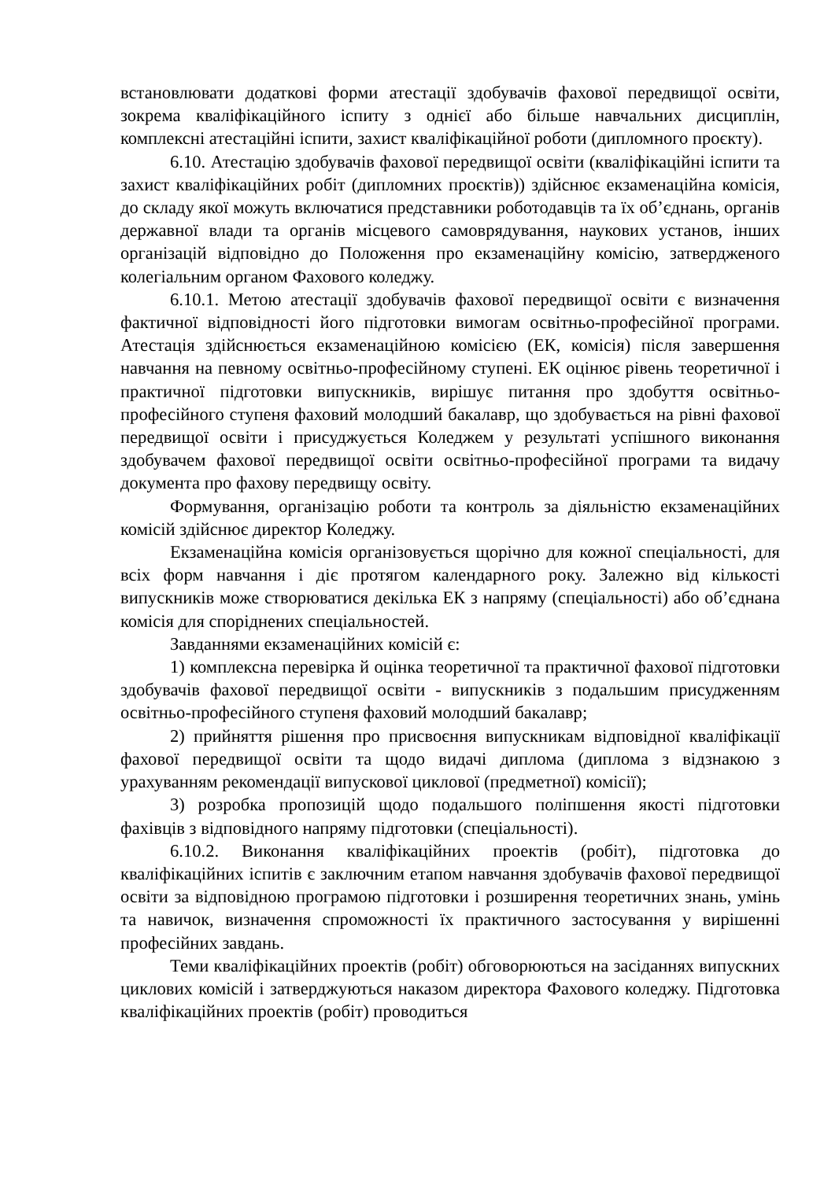встановлювати додаткові форми атестації здобувачів фахової передвищої освіти, зокрема кваліфікаційного іспиту з однієї або більше навчальних дисциплін, комплексні атестаційні іспити, захист кваліфікаційної роботи (дипломного проєкту).
6.10. Атестацію здобувачів фахової передвищої освіти (кваліфікаційні іспити та захист кваліфікаційних робіт (дипломних проєктів)) здійснює екзаменаційна комісія, до складу якої можуть включатися представники роботодавців та їх об’єднань, органів державної влади та органів місцевого самоврядування, наукових установ, інших організацій відповідно до Положення про екзаменаційну комісію, затвердженого колегіальним органом Фахового коледжу.
6.10.1. Метою атестації здобувачів фахової передвищої освіти є визначення фактичної відповідності його підготовки вимогам освітньо-професійної програми. Атестація здійснюється екзаменаційною комісією (ЕК, комісія) після завершення навчання на певному освітньо-професійному ступені. ЕК оцінює рівень теоретичної і практичної підготовки випускників, вирішує питання про здобуття освітньо-професійного ступеня фаховий молодший бакалавр, що здобувається на рівні фахової передвищої освіти і присуджується Коледжем у результаті успішного виконання здобувачем фахової передвищої освіти освітньо-професійної програми та видачу документа про фахову передвищу освіту.
Формування, організацію роботи та контроль за діяльністю екзаменаційних комісій здійснює директор Коледжу.
Екзаменаційна комісія організовується щорічно для кожної спеціальності, для всіх форм навчання і діє протягом календарного року. Залежно від кількості випускників може створюватися декілька ЕК з напряму (спеціальності) або об’єднана комісія для споріднених спеціальностей.
Завданнями екзаменаційних комісій є:
1) комплексна перевірка й оцінка теоретичної та практичної фахової підготовки здобувачів фахової передвищої освіти - випускників з подальшим присудженням освітньо-професійного ступеня фаховий молодший бакалавр;
2) прийняття рішення про присвоєння випускникам відповідної кваліфікації фахової передвищої освіти та щодо видачі диплома (диплома з відзнакою з урахуванням рекомендації випускової циклової (предметної) комісії);
3) розробка пропозицій щодо подальшого поліпшення якості підготовки фахівців з відповідного напряму підготовки (спеціальності).
6.10.2. Виконання кваліфікаційних проектів (робіт), підготовка до кваліфікаційних іспитів є заключним етапом навчання здобувачів фахової передвищої освіти за відповідною програмою підготовки і розширення теоретичних знань, умінь та навичок, визначення спроможності їх практичного застосування у вирішенні професійних завдань.
Теми кваліфікаційних проектів (робіт) обговорюються на засіданнях випускних циклових комісій і затверджуються наказом директора Фахового коледжу. Підготовка кваліфікаційних проектів (робіт) проводиться